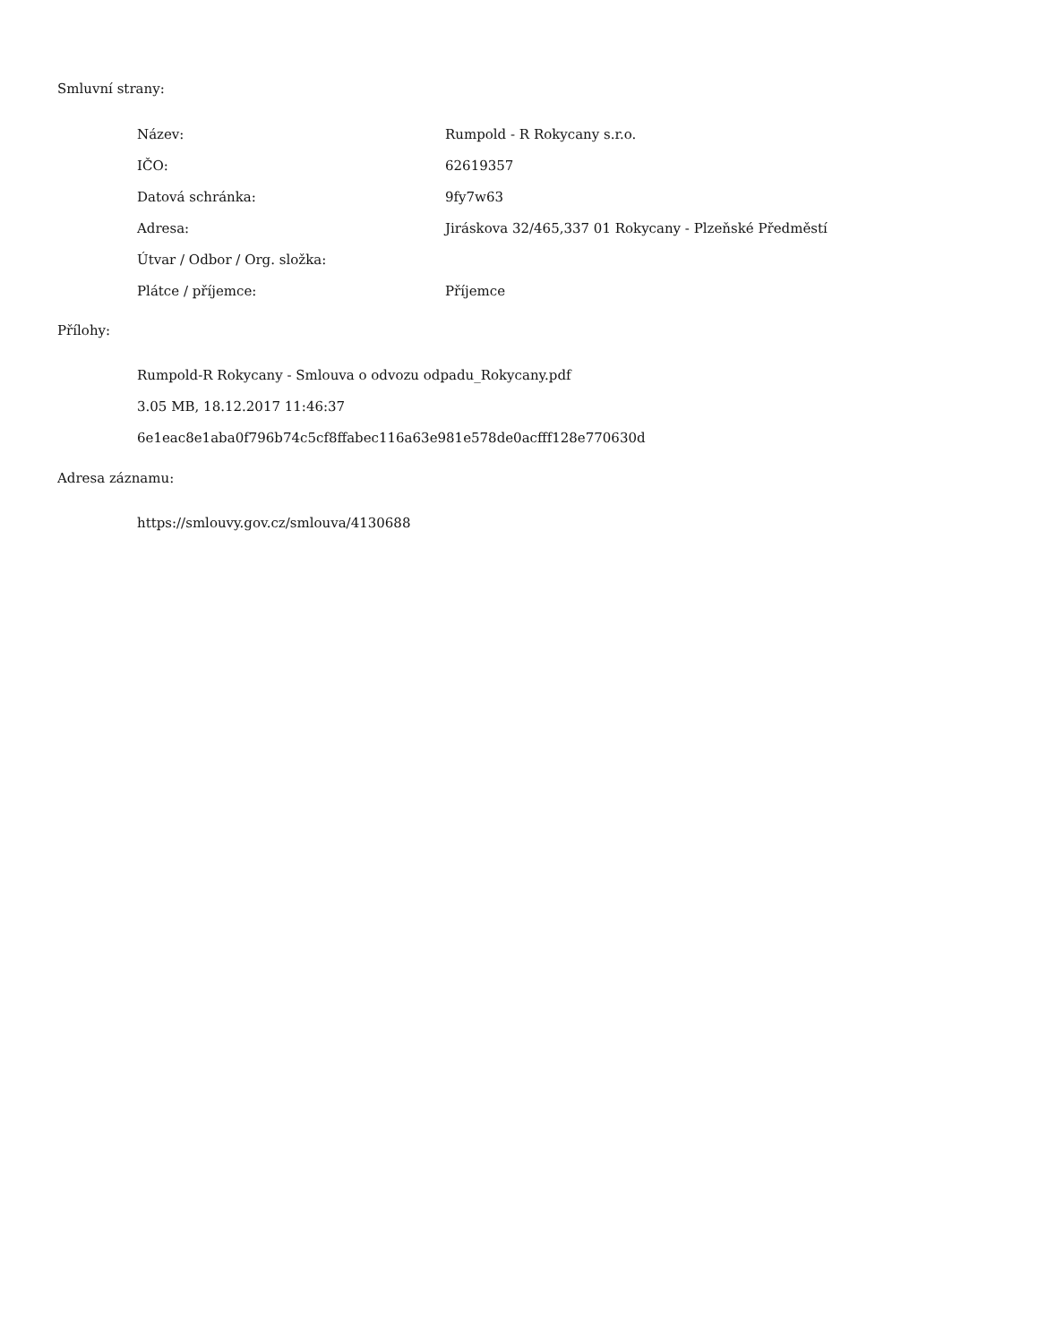Smluvní strany:
| Název: | Rumpold - R Rokycany s.r.o. |
| IČO: | 62619357 |
| Datová schránka: | 9fy7w63 |
| Adresa: | Jiráskova 32/465,337 01 Rokycany - Plzeňské Předměstí |
| Útvar / Odbor / Org. složka: | |
| Plátce / příjemce: | Příjemce |
Přílohy:
Rumpold-R Rokycany - Smlouva o odvozu odpadu_Rokycany.pdf
3.05 MB, 18.12.2017 11:46:37
6e1eac8e1aba0f796b74c5cf8ffabec116a63e981e578de0acfff128e770630d
Adresa záznamu:
https://smlouvy.gov.cz/smlouva/4130688